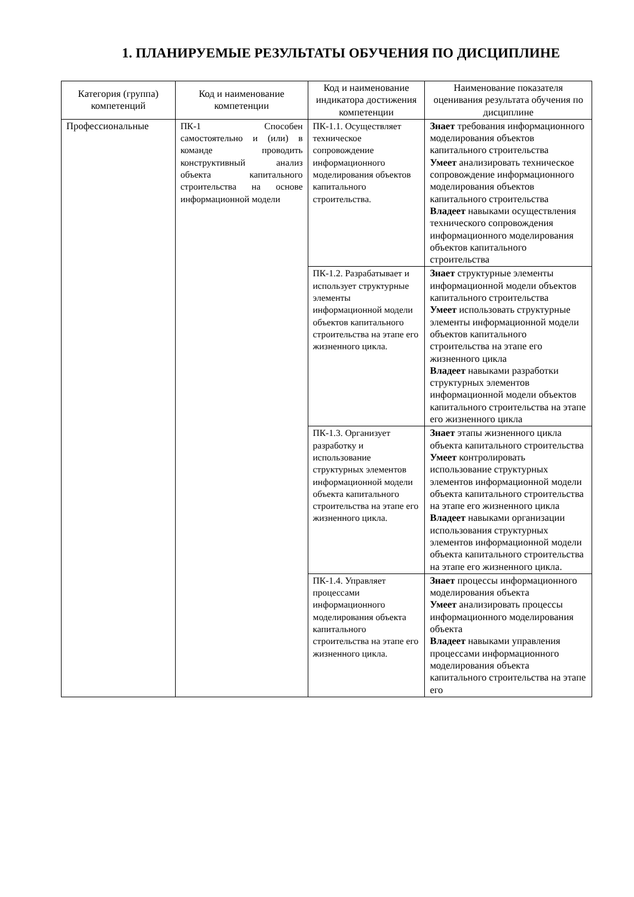1. ПЛАНИРУЕМЫЕ РЕЗУЛЬТАТЫ ОБУЧЕНИЯ ПО ДИСЦИПЛИНЕ
| Категория (группа) компетенций | Код и наименование компетенции | Код и наименование индикатора достижения компетенции | Наименование показателя оценивания результата обучения по дисциплине |
| --- | --- | --- | --- |
| Профессиональные | ПК-1 Способен самостоятельно и (или) в команде проводить конструктивный анализ объекта капитального строительства на основе информационной модели | ПК-1.1. Осуществляет техническое сопровождение информационного моделирования объектов капитального строительства. | Знает требования информационного моделирования объектов капитального строительства Умеет анализировать техническое сопровождение информационного моделирования объектов капитального строительства Владеет навыками осуществления технического сопровождения информационного моделирования объектов капитального строительства |
| | | ПК-1.2. Разрабатывает и использует структурные элементы информационной модели объектов капитального строительства на этапе его жизненного цикла. | Знает структурные элементы информационной модели объектов капитального строительства Умеет использовать структурные элементы информационной модели объектов капитального строительства на этапе его жизненного цикла Владеет навыками разработки структурных элементов информационной модели объектов капитального строительства на этапе его жизненного цикла |
| | | ПК-1.3. Организует разработку и использование структурных элементов информационной модели объекта капитального строительства на этапе его жизненного цикла. | Знает этапы жизненного цикла объекта капитального строительства Умеет контролировать использование структурных элементов информационной модели объекта капитального строительства на этапе его жизненного цикла Владеет навыками организации использования структурных элементов информационной модели объекта капитального строительства на этапе его жизненного цикла. |
| | | ПК-1.4. Управляет процессами информационного моделирования объекта капитального строительства на этапе его жизненного цикла. | Знает процессы информационного моделирования объекта Умеет анализировать процессы информационного моделирования объекта Владеет навыками управления процессами информационного моделирования объекта капитального строительства на этапе его |